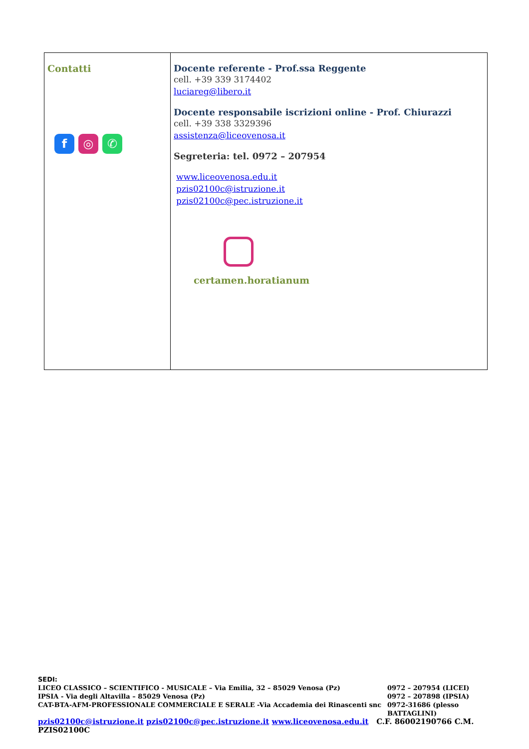| Contatti f ◎ ✆ | Docente referente - Prof.ssa Reggente cell. +39 339 3174402 luciareg@libero.it Docente responsabile iscrizioni online - Prof. Chiurazzi cell. +39 338 3329396 assistenza@liceovenosa.it Segreteria: tel. 0972 – 207954 www.liceovenosa.edu.it pzis02100c@istruzione.it pzis02100c@pec.istruzione.it certamen.horatianum |
SEDI:
LICEO CLASSICO – SCIENTIFICO - MUSICALE – Via Emilia, 32 – 85029 Venosa (Pz) 0972 – 207954 (LICEI)
IPSIA - Via degli Altavilla – 85029 Venosa (Pz) 0972 – 207898 (IPSIA)
CAT-BTA-AFM-PROFESSIONALE COMMERCIALE E SERALE -Via Accademia dei Rinascenti snc 0972-31686 (plesso BATTAGLINI)
pzis02100c@istruzione.it pzis02100c@pec.istruzione.it www.liceovenosa.edu.it C.F. 86002190766 C.M. PZIS02100C